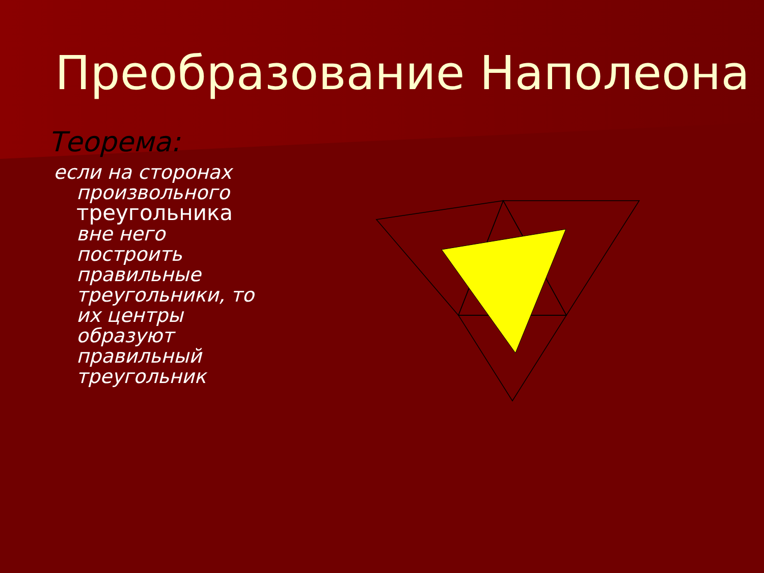Преобразование Наполеона
Теорема:
если на сторонах произвольного треугольника вне него построить правильные треугольники, то их центры образуют правильный треугольник